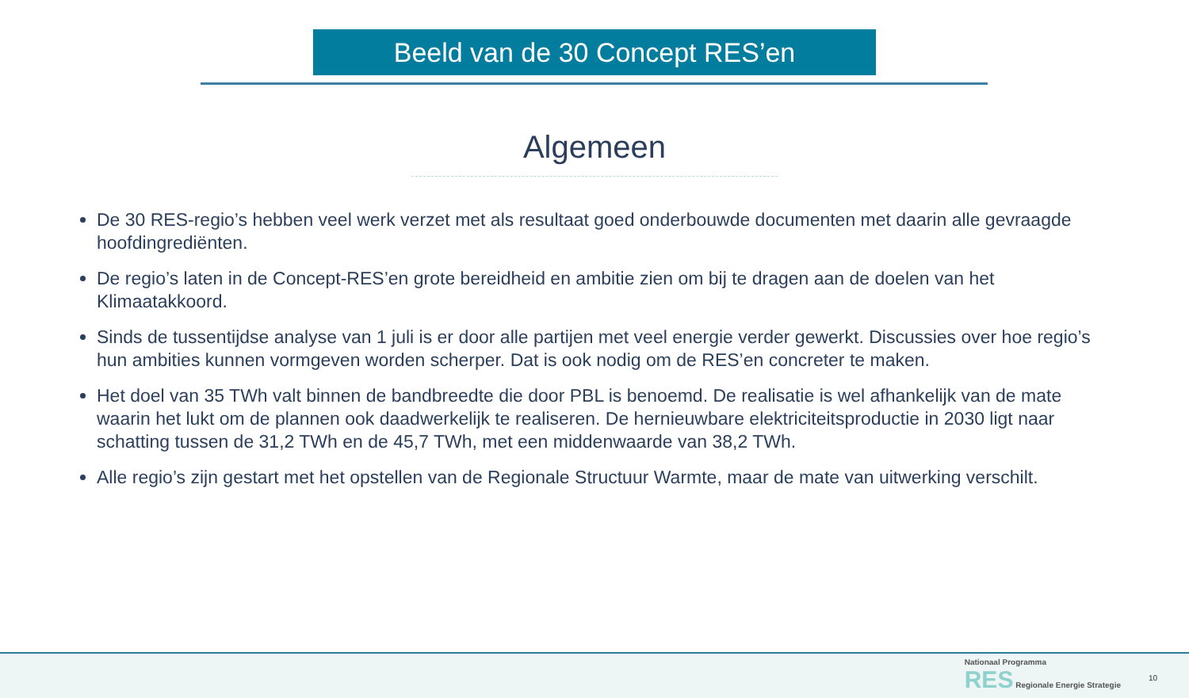Beeld van de 30 Concept RES’en
Algemeen
De 30 RES-regio’s hebben veel werk verzet met als resultaat goed onderbouwde documenten met daarin alle gevraagde hoofdingrediënten.
De regio’s laten in de Concept-RES’en grote bereidheid en ambitie zien om bij te dragen aan de doelen van het Klimaatakkoord.
Sinds de tussentijdse analyse van 1 juli is er door alle partijen met veel energie verder gewerkt. Discussies over hoe regio’s hun ambities kunnen vormgeven worden scherper. Dat is ook nodig om de RES’en concreter te maken.
Het doel van 35 TWh valt binnen de bandbreedte die door PBL is benoemd. De realisatie is wel afhankelijk van de mate waarin het lukt om de plannen ook daadwerkelijk te realiseren. De hernieuwbare elektriciteitsproductie in 2030 ligt naar schatting tussen de 31,2 TWh en de 45,7 TWh, met een middenwaarde van 38,2 TWh.
Alle regio’s zijn gestart met het opstellen van de Regionale Structuur Warmte, maar de mate van uitwerking verschilt.
Nationaal Programma
RES Regionale Energie Strategie
10